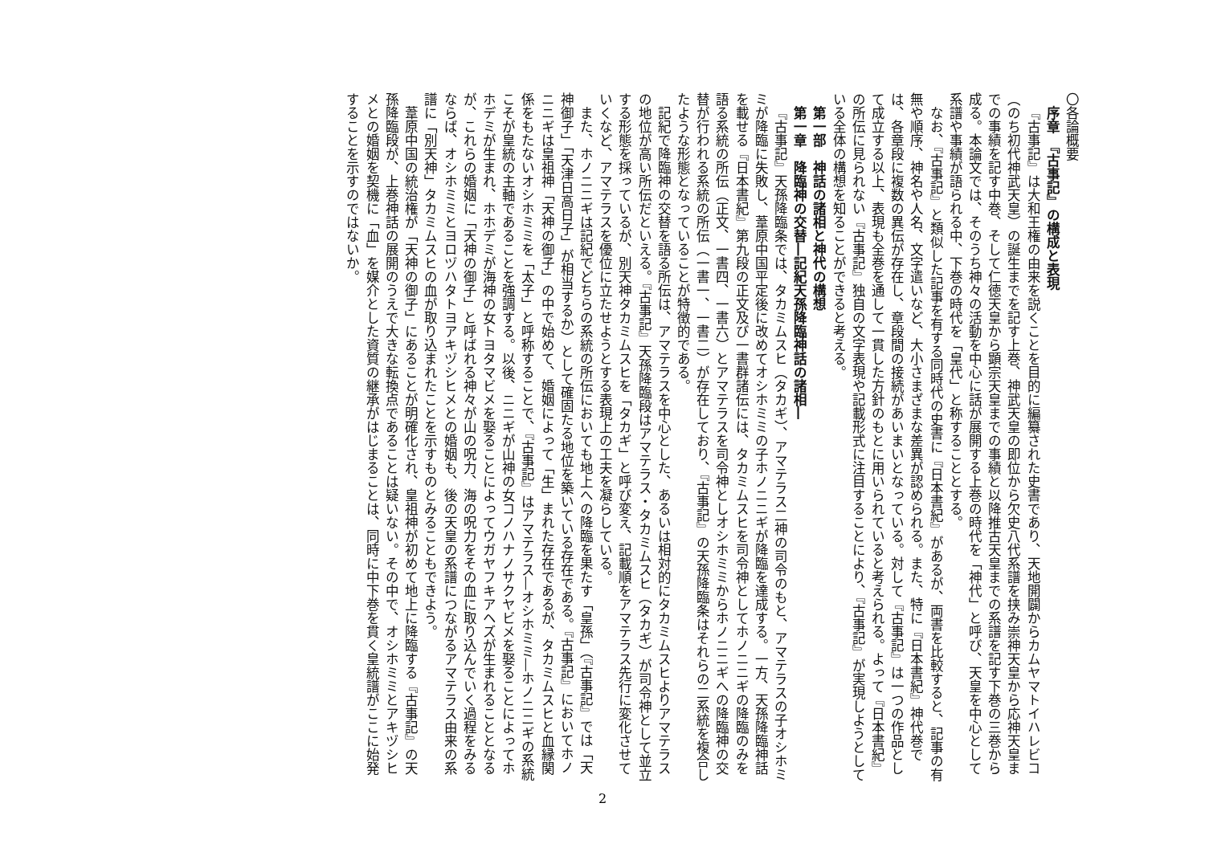〇各論概要
序章　『古事記』の構成と表現
『古事記』は大和王権の由来を説くことを目的に編纂された史書であり、天地開闢からカムヤマトイハレビコ（のち初代神武天皇）の誕生までを記す上巻、神武天皇の即位から欠史八代系譜を挟み崇神天皇から応神天皇までの事績を記す中巻、そして仁徳天皇から顕宗天皇までの事績と以降推古天皇までの系譜を記す下巻の三巻から成る。本論文では、そのうち神々の活動を中心に話が展開する上巻の時代を「神代」と呼び、天皇を中心として系譜や事績が語られる中、下巻の時代を「皇代」と称することとする。
なお、『古事記』と類似した記事を有する同時代の史書に『日本書紀』があるが、両書を比較すると、記事の有無や順序、神名や人名、文字遣いなど、大小さまざまな差異が認められる。また、特に『日本書紀』神代巻では、各章段に複数の異伝が存在し、章段間の接続があいまいとなっている。対して『古事記』は一つの作品として成立する以上、表現も全巻を通して一貫した方針のもとに用いられていると考えられる。よって『日本書紀』の所伝に見られない『古事記』独自の文字表現や記載形式に注目することにより、『古事記』が実現しようとしている全体の構想を知ることができると考える。
第一部　神話の諸相と神代の構想
第一章　降臨神の交替―記紀天孫降臨神話の諸相―
『古事記』天孫降臨条では、タカミムスヒ（タカギ）、アマテラス二神の司令のもと、アマテラスの子オシホミミが降臨に失敗し、葦原中国平定後に改めてオシホミミの子ホノニニギが降臨を達成する。一方、天孫降臨神話を載せる『日本書紀』第九段の正文及び一書群諸伝には、タカミムスヒを司令神としてホノニニギの降臨のみを語る系統の所伝（正文、一書四、一書六）とアマテラスを司令神としオシホミミからホノニニギへの降臨神の交替が行われる系統の所伝（一書一、一書二）が存在しており、『古事記』の天孫降臨条はそれらの二系統を複合したような形態となっていることが特徴的である。
記紀で降臨神の交替を語る所伝は、アマテラスを中心とした、あるいは相対的にタカミムスヒよりアマテラスの地位が高い所伝だといえる。『古事記』天孫降臨段はアマテラス・タカミムスヒ（タカギ）が司令神として並立する形態を採っているが、別天神タカミムスヒを「タカギ」と呼び変え、記載順をアマテラス先行に変化させていくなど、アマテラスを優位に立たせようとする表現上の工夫を凝らしている。
また、ホノニニギは記紀でどちらの系統の所伝においても地上への降臨を果たす「皇孫」（『古事記』では「天神御子」「天津日高日子」が相当するか）として確固たる地位を築いている存在である。『古事記』においてホノニニギは皇祖神「天神の御子」の中で始めて、婚姻によって「生」まれた存在であるが、タカミムスヒと血縁関係をもたないオシホミミを「太子」と呼称することで、『古事記』はアマテラス―オシホミミ―ホノニニギの系統こそが皇統の主軸であることを強調する。以後、ニニギが山神の女コノハナノサクヤビメを娶ることによってホホデミが生まれ、ホホデミが海神の女トヨタマビメを娶ることによってウガヤフキアヘズが生まれることとなるが、これらの婚姻に「天神の御子」と呼ばれる神々が山の呪力、海の呪力をその血に取り込んでいく過程をみるならば、オシホミミとヨロヅハタトヨアキヅシヒメとの婚姻も、後の天皇の系譜につながるアマテラス由来の系譜に「別天神」タカミムスヒの血が取り込まれたことを示すものとみることもできよう。
葦原中国の統治権が「天神の御子」にあることが明確化され、皇祖神が初めて地上に降臨する『古事記』の天孫降臨段が、上巻神話の展開のうえで大きな転換点であることは疑いない。その中で、オシホミミとアキヅシヒメとの婚姻を契機に「血」を媒介とした資質の継承がはじまることは、同時に中下巻を貫く皇統譜がここに始発することを示すのではないか。
2